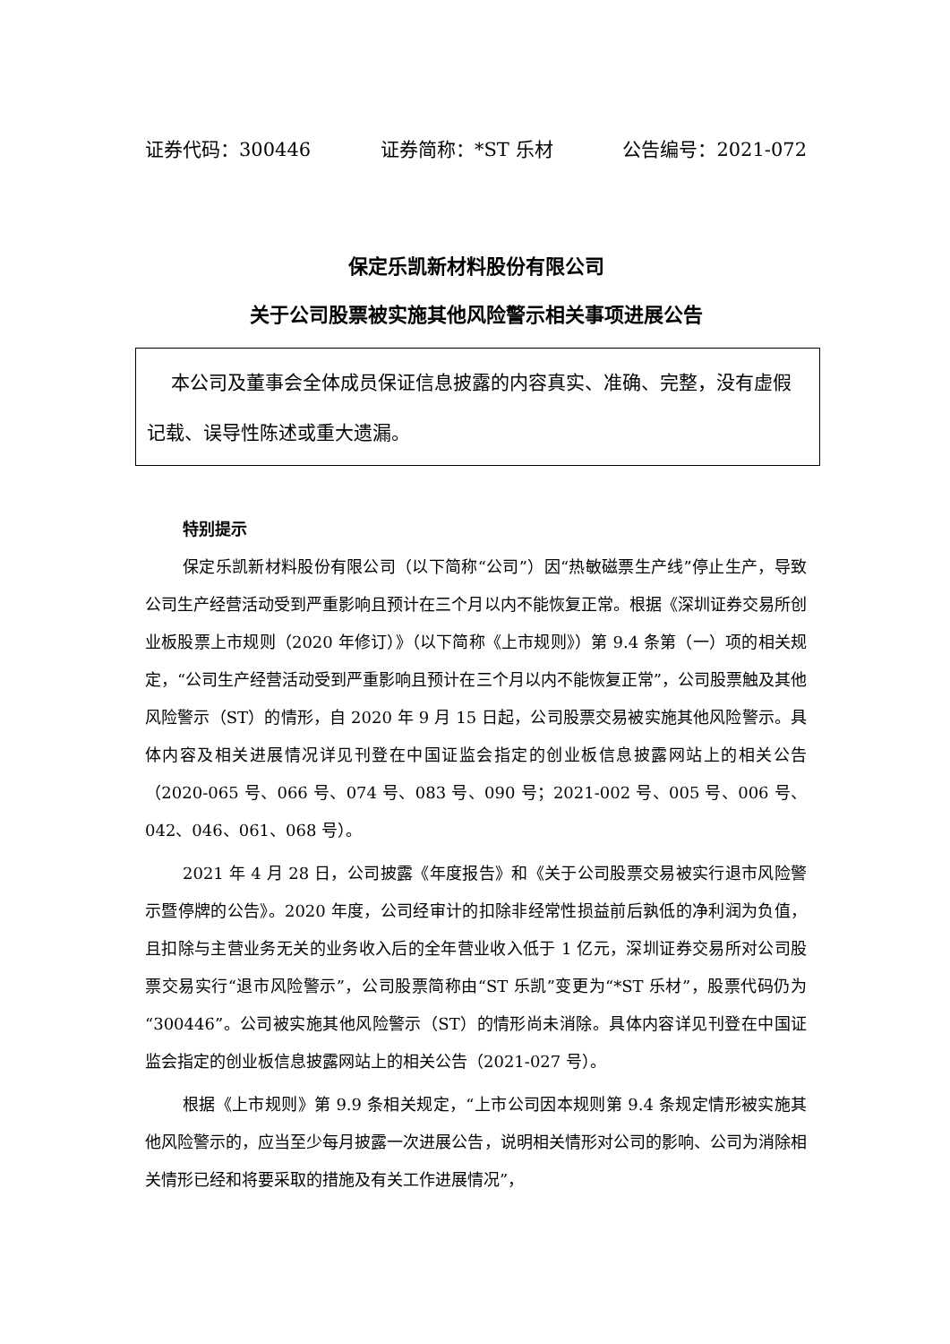证券代码：300446 证券简称：*ST 乐材 公告编号：2021-072
保定乐凯新材料股份有限公司
关于公司股票被实施其他风险警示相关事项进展公告
本公司及董事会全体成员保证信息披露的内容真实、准确、完整，没有虚假记载、误导性陈述或重大遗漏。
特别提示
保定乐凯新材料股份有限公司（以下简称“公司”）因“热敏磁票生产线”停止生产，导致公司生产经营活动受到严重影响且预计在三个月以内不能恢复正常。根据《深圳证券交易所创业板股票上市规则（2020 年修订）》（以下简称《上市规则》）第 9.4 条第（一）项的相关规定，“公司生产经营活动受到严重影响且预计在三个月以内不能恢复正常”，公司股票触及其他风险警示（ST）的情形，自 2020 年 9 月 15 日起，公司股票交易被实施其他风险警示。具体内容及相关进展情况详见刊登在中国证监会指定的创业板信息披露网站上的相关公告（2020-065 号、066 号、074 号、083 号、090 号；2021-002 号、005 号、006 号、042、046、061、068 号）。
2021 年 4 月 28 日，公司披露《年度报告》和《关于公司股票交易被实行退市风险警示暨停牌的公告》。2020 年度，公司经审计的扣除非经常性损益前后孰低的净利润为负值，且扣除与主营业务无关的业务收入后的全年营业收入低于 1 亿元，深圳证券交易所对公司股票交易实行“退市风险警示”，公司股票简称由“ST 乐凯”变更为“*ST 乐材”，股票代码仍为“300446”。公司被实施其他风险警示（ST）的情形尚未消除。具体内容详见刊登在中国证监会指定的创业板信息披露网站上的相关公告（2021-027 号）。
根据《上市规则》第 9.9 条相关规定，“上市公司因本规则第 9.4 条规定情形被实施其他风险警示的，应当至少每月披露一次进展公告，说明相关情形对公司的影响、公司为消除相关情形已经和将要采取的措施及有关工作进展情况”，